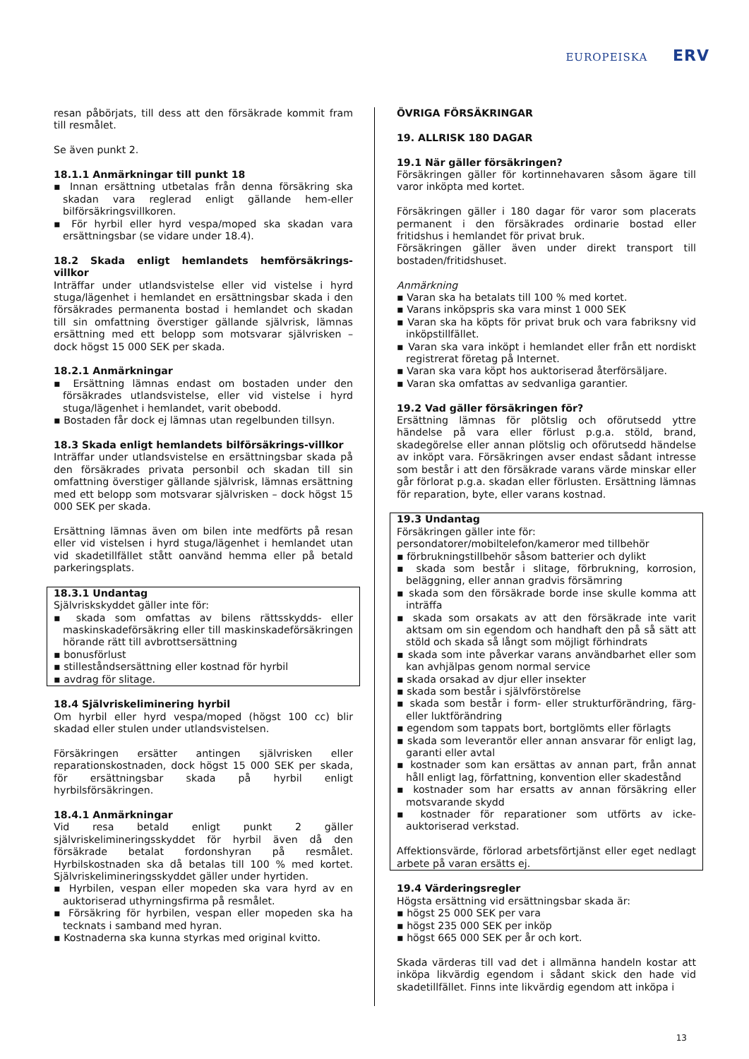EUROPEISKA ERV
resan påbörjats, till dess att den försäkrade kommit fram till resmålet.
Se även punkt 2.
18.1.1 Anmärkningar till punkt 18
▪ Innan ersättning utbetalas från denna försäkring ska skadan vara reglerad enligt gällande hem-eller bilförsäkringsvillkoren.
▪ För hyrbil eller hyrd vespa/moped ska skadan vara ersättningsbar (se vidare under 18.4).
18.2 Skada enligt hemlandets hemförsäkrings-villkor
Inträffar under utlandsvistelse eller vid vistelse i hyrd stuga/lägenhet i hemlandet en ersättningsbar skada i den försäkrades permanenta bostad i hemlandet och skadan till sin omfattning överstiger gällande självrisk, lämnas ersättning med ett belopp som motsvarar självrisken – dock högst 15 000 SEK per skada.
18.2.1 Anmärkningar
▪ Ersättning lämnas endast om bostaden under den försäkrades utlandsvistelse, eller vid vistelse i hyrd stuga/lägenhet i hemlandet, varit obebodd.
▪ Bostaden får dock ej lämnas utan regelbunden tillsyn.
18.3 Skada enligt hemlandets bilförsäkrings-villkor
Inträffar under utlandsvistelse en ersättningsbar skada på den försäkrades privata personbil och skadan till sin omfattning överstiger gällande självrisk, lämnas ersättning med ett belopp som motsvarar självrisken – dock högst 15 000 SEK per skada.
Ersättning lämnas även om bilen inte medförts på resan eller vid vistelsen i hyrd stuga/lägenhet i hemlandet utan vid skadetillfället stått oanvänd hemma eller på betald parkeringsplats.
18.3.1 Undantag
Självriskskyddet gäller inte för:
▪ skada som omfattas av bilens rättsskydds- eller maskinskadeförsäkring eller till maskinskadeförsäkringen hörande rätt till avbrottsersättning
▪ bonusförlust
▪ stilleståndsersättning eller kostnad för hyrbil
▪ avdrag för slitage.
18.4 Självriskeliminering hyrbil
Om hyrbil eller hyrd vespa/moped (högst 100 cc) blir skadad eller stulen under utlandsvistelsen.
Försäkringen ersätter antingen självrisken eller reparationskostnaden, dock högst 15 000 SEK per skada, för ersättningsbar skada på hyrbil enligt hyrbilsförsäkringen.
18.4.1 Anmärkningar
Vid resa betald enligt punkt 2 gäller självriskelimineringsskyddet för hyrbil även då den försäkrade betalat fordonshyran på resmålet. Hyrbilskostnaden ska då betalas till 100 % med kortet. Självriskelimineringsskyddet gäller under hyrtiden.
▪ Hyrbilen, vespan eller mopeden ska vara hyrd av en auktoriserad uthyrningsfirma på resmålet.
▪ Försäkring för hyrbilen, vespan eller mopeden ska ha tecknats i samband med hyran.
▪ Kostnaderna ska kunna styrkas med original kvitto.
ÖVRIGA FÖRSÄKRINGAR
19. ALLRISK 180 DAGAR
19.1 När gäller försäkringen?
Försäkringen gäller för kortinnehavaren såsom ägare till varor inköpta med kortet.
Försäkringen gäller i 180 dagar för varor som placerats permanent i den försäkrades ordinarie bostad eller fritidshus i hemlandet för privat bruk.
Försäkringen gäller även under direkt transport till bostaden/fritidshuset.
Anmärkning
▪ Varan ska ha betalats till 100 % med kortet.
▪ Varans inköpspris ska vara minst 1 000 SEK
▪ Varan ska ha köpts för privat bruk och vara fabriksny vid inköpstillfället.
▪ Varan ska vara inköpt i hemlandet eller från ett nordiskt registrerat företag på Internet.
▪ Varan ska vara köpt hos auktoriserad återförsäljare.
▪ Varan ska omfattas av sedvanliga garantier.
19.2 Vad gäller försäkringen för?
Ersättning lämnas för plötslig och oförutsedd yttre händelse på vara eller förlust p.g.a. stöld, brand, skadegörelse eller annan plötslig och oförutsedd händelse av inköpt vara. Försäkringen avser endast sådant intresse som består i att den försäkrade varans värde minskar eller går förlorat p.g.a. skadan eller förlusten. Ersättning lämnas för reparation, byte, eller varans kostnad.
19.3 Undantag
Försäkringen gäller inte för:
persondatorer/mobiltelefon/kameror med tillbehör
▪ förbrukningstillbehör såsom batterier och dylikt
▪ skada som består i slitage, förbrukning, korrosion, beläggning, eller annan gradvis försämring
▪ skada som den försäkrade borde inse skulle komma att inträffa
▪ skada som orsakats av att den försäkrade inte varit aktsam om sin egendom och handhaft den på så sätt att stöld och skada så långt som möjligt förhindrats
▪ skada som inte påverkar varans användbarhet eller som kan avhjälpas genom normal service
▪ skada orsakad av djur eller insekter
▪ skada som består i självförstörelse
▪ skada som består i form- eller strukturförändring, färg- eller luktförändring
▪ egendom som tappats bort, bortglömts eller förlagts
▪ skada som leverantör eller annan ansvarar för enligt lag, garanti eller avtal
▪ kostnader som kan ersättas av annan part, från annat håll enligt lag, författning, konvention eller skadestånd
▪ kostnader som har ersatts av annan försäkring eller motsvarande skydd
▪ kostnader för reparationer som utförts av icke-auktoriserad verkstad.
Affektionsvärde, förlorad arbetsförtjänst eller eget nedlagt arbete på varan ersätts ej.
19.4 Värderingsregler
Högsta ersättning vid ersättningsbar skada är:
▪ högst 25 000 SEK per vara
▪ högst 235 000 SEK per inköp
▪ högst 665 000 SEK per år och kort.
Skada värderas till vad det i allmänna handeln kostar att inköpa likvärdig egendom i sådant skick den hade vid skadetillfället. Finns inte likvärdig egendom att inköpa i
13